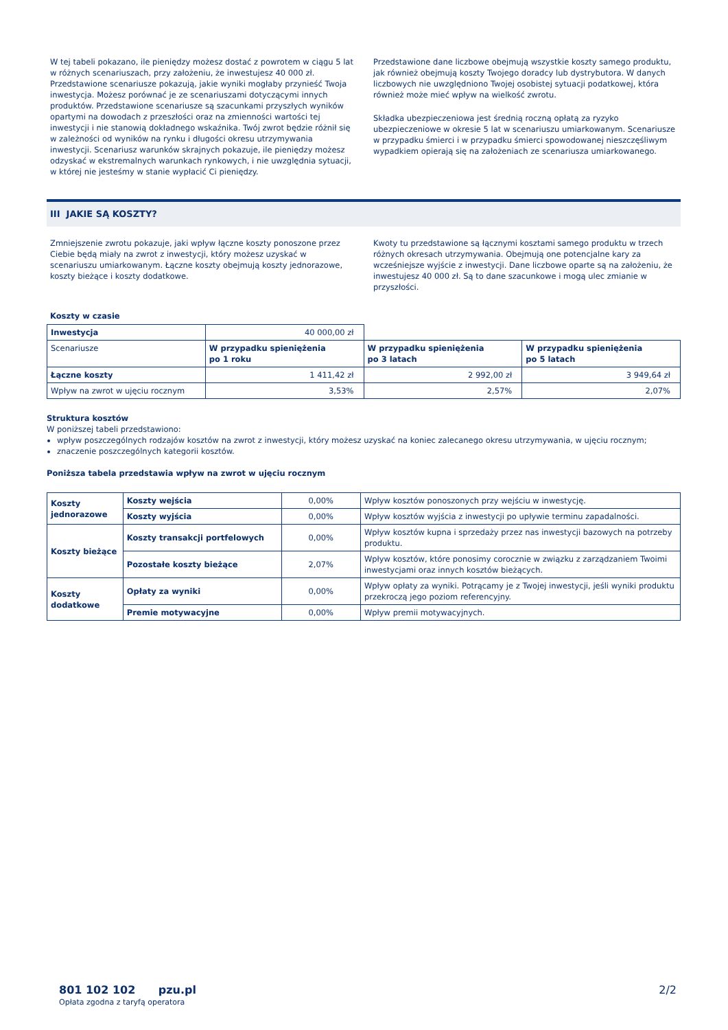W tej tabeli pokazano, ile pieniędzy możesz dostać z powrotem w ciągu 5 lat w różnych scenariuszach, przy założeniu, że inwestujesz 40 000 zł. Przedstawione scenariusze pokazują, jakie wyniki mogłaby przynieść Twoja inwestycja. Możesz porównać je ze scenariuszami dotyczącymi innych produktów. Przedstawione scenariusze są szacunkami przyszłych wyników opartymi na dowodach z przeszłości oraz na zmienności wartości tej inwestycji i nie stanowią dokładnego wskaźnika. Twój zwrot będzie różnił się w zależności od wyników na rynku i długości okresu utrzymywania inwestycji. Scenariusz warunków skrajnych pokazuje, ile pieniędzy możesz odzyskać w ekstremalnych warunkach rynkowych, i nie uwzględnia sytuacji, w której nie jesteśmy w stanie wypłacić Ci pieniędzy.
Przedstawione dane liczbowe obejmują wszystkie koszty samego produktu, jak również obejmują koszty Twojego doradcy lub dystrybutora. W danych liczbowych nie uwzględniono Twojej osobistej sytuacji podatkowej, która również może mieć wpływ na wielkość zwrotu.
Składka ubezpieczeniowa jest średnią roczną opłatą za ryzyko ubezpieczeniowe w okresie 5 lat w scenariuszu umiarkowanym. Scenariusze w przypadku śmierci i w przypadku śmierci spowodowanej nieszczęśliwym wypadkiem opierają się na założeniach ze scenariusza umiarkowanego.
III JAKIE SĄ KOSZTY?
Zmniejszenie zwrotu pokazuje, jaki wpływ łączne koszty ponoszone przez Ciebie będą miały na zwrot z inwestycji, który możesz uzyskać w scenariuszu umiarkowanym. Łączne koszty obejmują koszty jednorazowe, koszty bieżące i koszty dodatkowe.
Kwoty tu przedstawione są łącznymi kosztami samego produktu w trzech różnych okresach utrzymywania. Obejmują one potencjalne kary za wcześniejsze wyjście z inwestycji. Dane liczbowe oparte są na założeniu, że inwestujesz 40 000 zł. Są to dane szacunkowe i mogą ulec zmianie w przyszłości.
Koszty w czasie
| Inwestycja | 40 000,00 zł | | |
| Scenariusze | W przypadku spieniężenia po 1 roku | W przypadku spieniężenia po 3 latach | W przypadku spieniężenia po 5 latach |
| Łączne koszty | 1 411,42 zł | 2 992,00 zł | 3 949,64 zł |
| Wpływ na zwrot w ujęciu rocznym | 3,53% | 2,57% | 2,07% |
Struktura kosztów
W poniższej tabeli przedstawiono:
wpływ poszczególnych rodzajów kosztów na zwrot z inwestycji, który możesz uzyskać na koniec zalecanego okresu utrzymywania, w ujęciu rocznym;
znaczenie poszczególnych kategorii kosztów.
Poniższa tabela przedstawia wpływ na zwrot w ujęciu rocznym
| Koszty jednorazowe | Koszty wejścia | 0,00% | Wpływ kosztów ponoszonych przy wejściu w inwestycję. |
| | Koszty wyjścia | 0,00% | Wpływ kosztów wyjścia z inwestycji po upływie terminu zapadalności. |
| Koszty bieżące | Koszty transakcji portfelowych | 0,00% | Wpływ kosztów kupna i sprzedaży przez nas inwestycji bazowych na potrzeby produktu. |
| | Pozostałe koszty bieżące | 2,07% | Wpływ kosztów, które ponosimy corocznie w związku z zarządzaniem Twoimi inwestycjami oraz innych kosztów bieżących. |
| Koszty dodatkowe | Opłaty za wyniki | 0,00% | Wpływ opłaty za wyniki. Potrącamy je z Twojej inwestycji, jeśli wyniki produktu przekroczą jego poziom referencyjny. |
| | Premie motywacyjne | 0,00% | Wpływ premii motywacyjnych. |
801 102 102 pzu.pl
Opłata zgodna z taryfą operatora
2/2